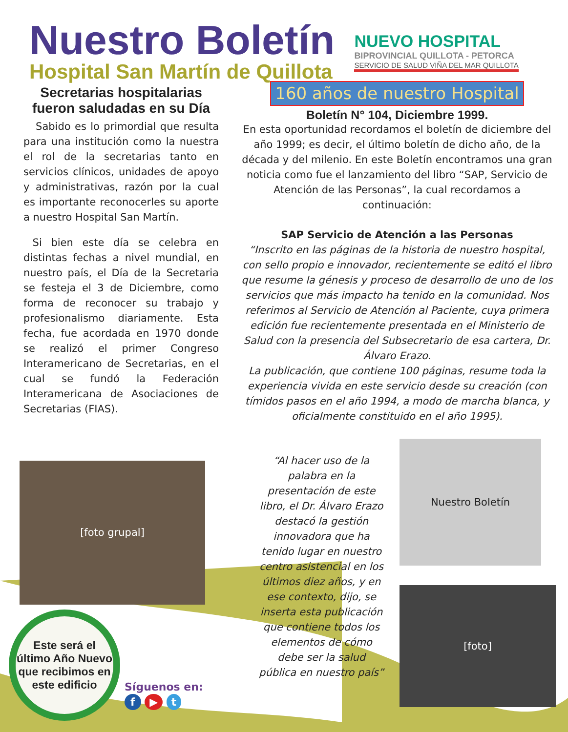Nuestro Boletín
Hospital San Martín de Quillota
NUEVO HOSPITAL
BIPROVINCIAL QUILLOTA - PETORCA
SERVICIO DE SALUD VIÑA DEL MAR QUILLOTA
Secretarias hospitalarias fueron saludadas en su Día
Sabido es lo primordial que resulta para una institución como la nuestra el rol de la secretarias tanto en servicios clínicos, unidades de apoyo y administrativas, razón por la cual es importante reconocerles su aporte a nuestro Hospital San Martín.
Si bien este día se celebra en distintas fechas a nivel mundial, en nuestro país, el Día de la Secretaria se festeja el 3 de Diciembre, como forma de reconocer su trabajo y profesionalismo diariamente. Esta fecha, fue acordada en 1970 donde se realizó el primer Congreso Interamericano de Secretarias, en el cual se fundó la Federación Interamericana de Asociaciones de Secretarias (FIAS).
[foto grupal]
Este será el último Año Nuevo que recibimos en este edificio
160 años de nuestro Hospital
Boletín N° 104, Diciembre 1999.
En esta oportunidad recordamos el boletín de diciembre del año 1999; es decir, el último boletín de dicho año, de la década y del milenio. En este Boletín encontramos una gran noticia como fue el lanzamiento del libro “SAP, Servicio de Atención de las Personas”, la cual recordamos a continuación:
SAP Servicio de Atención a las Personas
“Inscrito en las páginas de la historia de nuestro hospital, con sello propio e innovador, recientemente se editó el libro que resume la génesis y proceso de desarrollo de uno de los servicios que más impacto ha tenido en la comunidad. Nos referimos al Servicio de Atención al Paciente, cuya primera edición fue recientemente presentada en el Ministerio de Salud con la presencia del Subsecretario de esa cartera, Dr. Álvaro Erazo.
La publicación, que contiene 100 páginas, resume toda la experiencia vivida en este servicio desde su creación (con tímidos pasos en el año 1994, a modo de marcha blanca, y oficialmente constituido en el año 1995).
“Al hacer uso de la palabra en la presentación de este libro, el Dr. Álvaro Erazo destacó la gestión innovadora que ha tenido lugar en nuestro centro asistencial en los últimos diez años, y en ese contexto, dijo, se inserta esta publicación que contiene todos los elementos de cómo debe ser la salud pública en nuestro país”
Nuestro Boletín
[foto]
Síguenos en:
f ▶ t